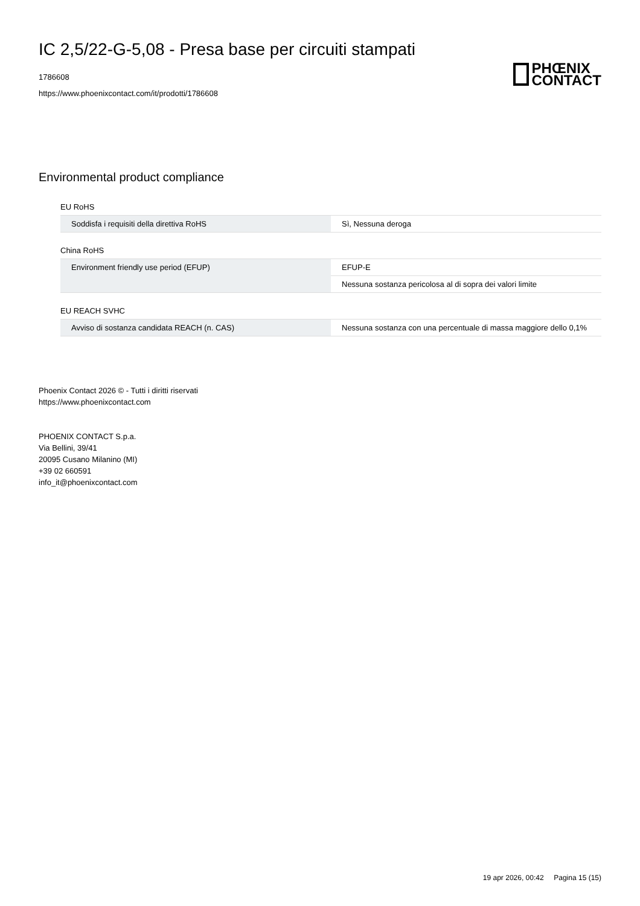IC 2,5/22-G-5,08 - Presa base per circuiti stampati
1786608
https://www.phoenixcontact.com/it/prodotti/1786608
PHŒNIX
CONTACT
Environmental product compliance
EU RoHS
| Soddisfa i requisiti della direttiva RoHS | Sì, Nessuna deroga |
China RoHS
| Environment friendly use period (EFUP) | EFUP-E |
| | Nessuna sostanza pericolosa al di sopra dei valori limite |
EU REACH SVHC
| Avviso di sostanza candidata REACH (n. CAS) | Nessuna sostanza con una percentuale di massa maggiore dello 0,1% |
Phoenix Contact 2026 © - Tutti i diritti riservati
https://www.phoenixcontact.com
PHOENIX CONTACT S.p.a.
Via Bellini, 39/41
20095 Cusano Milanino (MI)
+39 02 660591
info_it@phoenixcontact.com
19 apr 2026, 00:42 Pagina 15 (15)